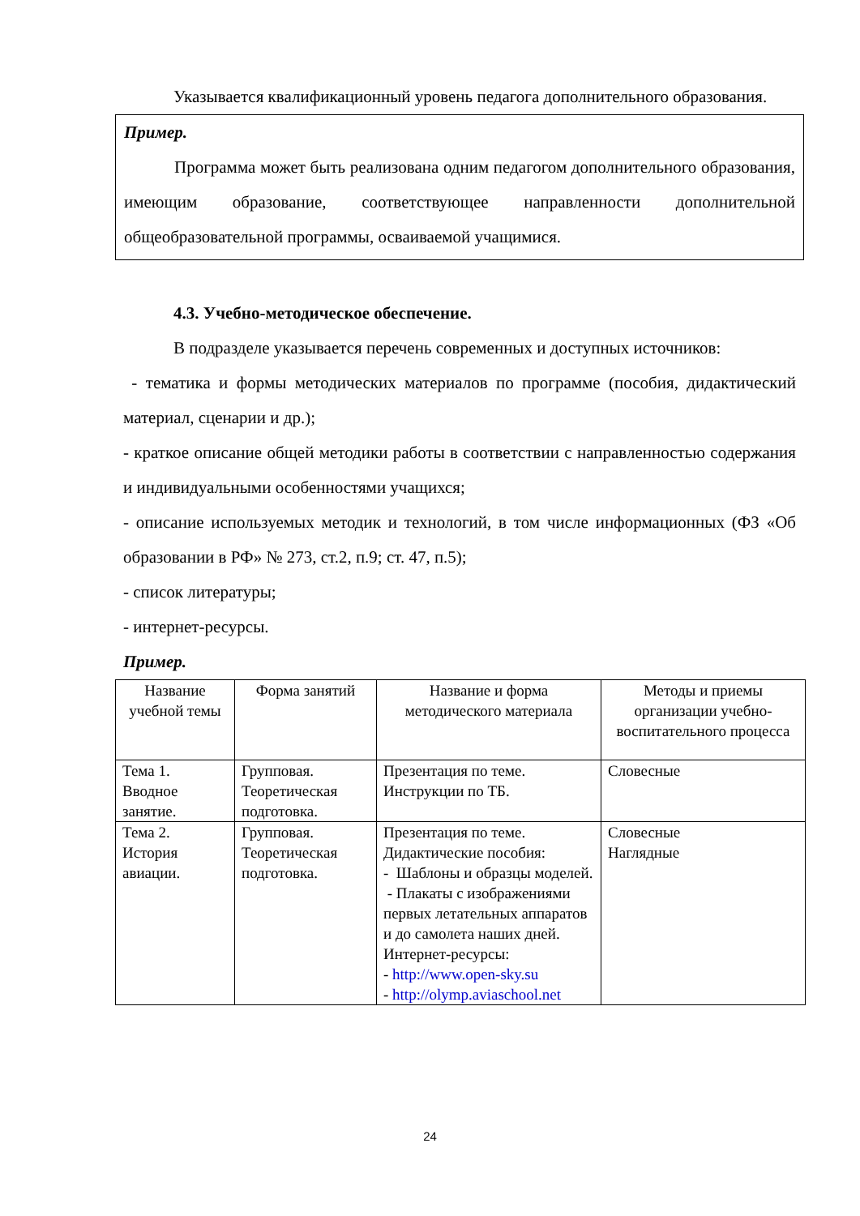Указывается квалификационный уровень педагога дополнительного образования.
Пример.
Программа может быть реализована одним педагогом дополнительного образования, имеющим образование, соответствующее направленности дополнительной общеобразовательной программы, осваиваемой учащимися.
4.3. Учебно-методическое обеспечение.
В подразделе указывается перечень современных и доступных источников:
- тематика и формы методических материалов по программе (пособия, дидактический материал, сценарии и др.);
- краткое описание общей методики работы в соответствии с направленностью содержания и индивидуальными особенностями учащихся;
- описание используемых методик и технологий, в том числе информационных (ФЗ «Об образовании в РФ» № 273, ст.2, п.9; ст. 47, п.5);
- список литературы;
- интернет-ресурсы.
Пример.
| Название учебной темы | Форма занятий | Название и форма методического материала | Методы и приемы организации учебно-воспитательного процесса |
| --- | --- | --- | --- |
| Тема 1. Вводное занятие. | Групповая. Теоретическая подготовка. | Презентация по теме. Инструкции по ТБ. | Словесные |
| Тема 2. История авиации. | Групповая. Теоретическая подготовка. | Презентация по теме. Дидактические пособия: - Шаблоны и образцы моделей. - Плакаты с изображениями первых летательных аппаратов и до самолета наших дней. Интернет-ресурсы: - http://www.open-sky.su - http://olymp.aviaschool.net | Словесные Наглядные |
24